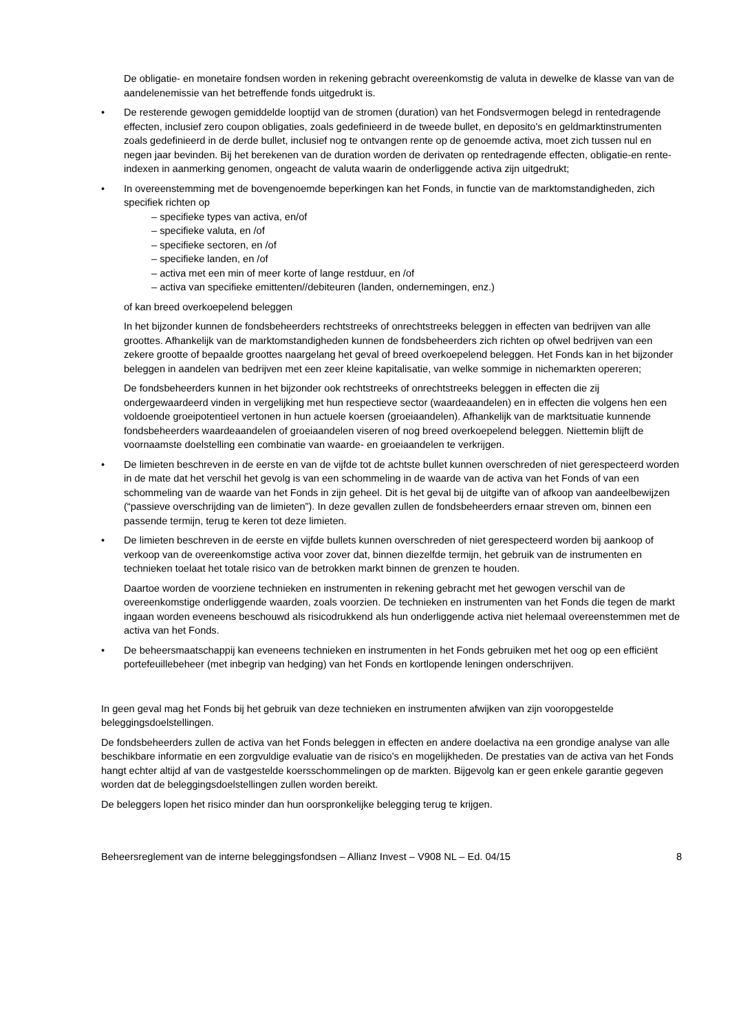De obligatie- en monetaire fondsen worden in rekening gebracht overeenkomstig de valuta in dewelke de klasse van van de aandelenemissie van het betreffende fonds uitgedrukt is.
• De resterende gewogen gemiddelde looptijd van de stromen (duration) van het Fondsvermogen belegd in rentedragende effecten, inclusief zero coupon obligaties, zoals gedefinieerd in de tweede bullet, en deposito's en geldmarktinstrumenten zoals gedefinieerd in de derde bullet, inclusief nog te ontvangen rente op de genoemde activa, moet zich tussen nul en negen jaar bevinden. Bij het berekenen van de duration worden de derivaten op rentedragende effecten, obligatie-en rente-indexen in aanmerking genomen, ongeacht de valuta waarin de onderliggende activa zijn uitgedrukt;
• In overeenstemming met de bovengenoemde beperkingen kan het Fonds, in functie van de marktomstandigheden, zich specifiek richten op
– specifieke types van activa, en/of
– specifieke valuta, en /of
– specifieke sectoren, en /of
– specifieke landen, en /of
– activa met een min of meer korte of lange restduur, en /of
– activa van specifieke emittenten//debiteuren (landen, ondernemingen, enz.)
of kan breed overkoepelend beleggen
In het bijzonder kunnen de fondsbeheerders rechtstreeks of onrechtstreeks beleggen in effecten van bedrijven van alle groottes. Afhankelijk van de marktomstandigheden kunnen de fondsbeheerders zich richten op ofwel bedrijven van een zekere grootte of bepaalde groottes naargelang het geval of breed overkoepelend beleggen. Het Fonds kan in het bijzonder beleggen in aandelen van bedrijven met een zeer kleine kapitalisatie, van welke sommige in nichemarkten opereren;
De fondsbeheerders kunnen in het bijzonder ook rechtstreeks of onrechtstreeks beleggen in effecten die zij ondergewaardeerd vinden in vergelijking met hun respectieve sector (waardeaandelen) en in effecten die volgens hen een voldoende groeipotentieel vertonen in hun actuele koersen (groeiaandelen). Afhankelijk van de marktsituatie kunnende fondsbeheerders waardeaandelen of groeiaandelen viseren of nog breed overkoepelend beleggen. Niettemin blijft de voornaamste doelstelling een combinatie van waarde- en groeiaandelen te verkrijgen.
• De limieten beschreven in de eerste en van de vijfde tot de achtste bullet kunnen overschreden of niet gerespecteerd worden in de mate dat het verschil het gevolg is van een schommeling in de waarde van de activa van het Fonds of van een schommeling van de waarde van het Fonds in zijn geheel. Dit is het geval bij de uitgifte van of afkoop van aandeelbewijzen (“passieve overschrijding van de limieten”). In deze gevallen zullen de fondsbeheerders ernaar streven om, binnen een passende termijn, terug te keren tot deze limieten.
• De limieten beschreven in de eerste en vijfde bullets kunnen overschreden of niet gerespecteerd worden bij aankoop of verkoop van de overeenkomstige activa voor zover dat, binnen diezelfde termijn, het gebruik van de instrumenten en technieken toelaat het totale risico van de betrokken markt binnen de grenzen te houden.
Daartoe worden de voorziene technieken en instrumenten in rekening gebracht met het gewogen verschil van de overeenkomstige onderliggende waarden, zoals voorzien. De technieken en instrumenten van het Fonds die tegen de markt ingaan worden eveneens beschouwd als risicodrukkend als hun onderliggende activa niet helemaal overeenstemmen met de activa van het Fonds.
• De beheersmaatschappij kan eveneens technieken en instrumenten in het Fonds gebruiken met het oog op een efficiënt portefeuillebeheer (met inbegrip van hedging) van het Fonds en kortlopende leningen onderschrijven.
In geen geval mag het Fonds bij het gebruik van deze technieken en instrumenten afwijken van zijn vooropgestelde beleggingsdoelstellingen.
De fondsbeheerders zullen de activa van het Fonds beleggen in effecten en andere doelactiva na een grondige analyse van alle beschikbare informatie en een zorgvuldige evaluatie van de risico's en mogelijkheden. De prestaties van de activa van het Fonds hangt echter altijd af van de vastgestelde koersschommelingen op de markten. Bijgevolg kan er geen enkele garantie gegeven worden dat de beleggingsdoelstellingen zullen worden bereikt.
De beleggers lopen het risico minder dan hun oorspronkelijke belegging terug te krijgen.
Beheersreglement van de interne beleggingsfondsen – Allianz Invest – V908 NL – Ed. 04/15 8